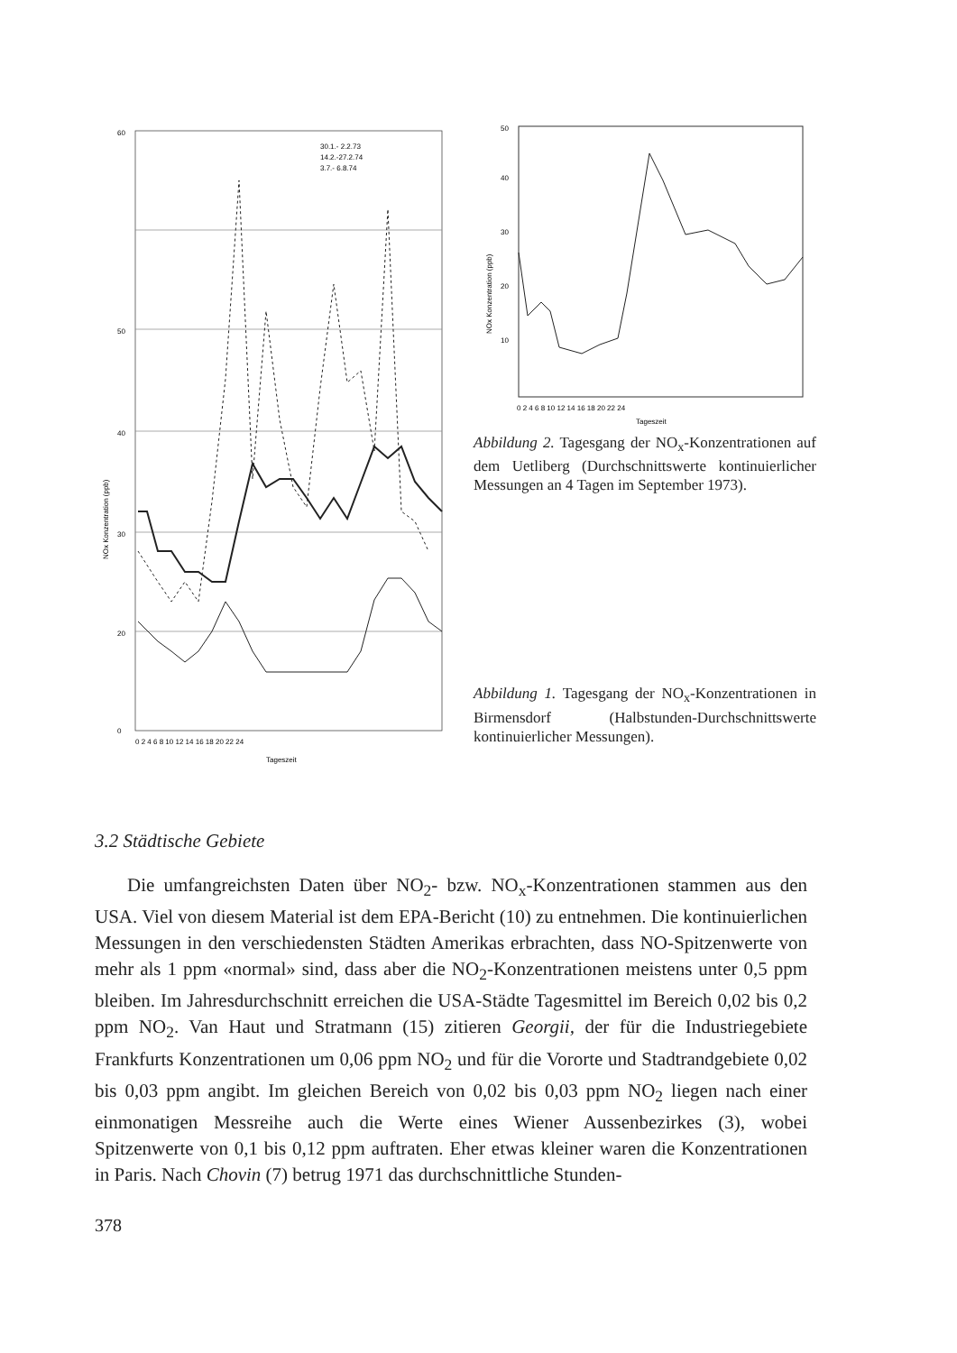60
50
40
30
20
0
0 2 4 6 8 10 12 14 16 18 20 22 24
Tageszeit
30.1.- 2.2.73
14.2.-27.2.74
3.7.- 6.8.74
NOx Konzentration (ppb)
50
40
30
20
10
0 2 4 6 8 10 12 14 16 18 20 22 24
Tageszeit
NOx Konzentration (ppb)
Abbildung 2. Tagesgang der NO<sub>x</sub>-Konzentrationen auf dem Uetliberg (Durchschnittswerte kontinuierlicher Messungen an 4 Tagen im September 1973).
Abbildung 1. Tagesgang der NO<sub>x</sub>-Konzentrationen in Birmensdorf (Halbstunden-Durchschnittswerte kontinuierlicher Messungen).
3.2 Städtische Gebiete
Die umfangreichsten Daten über NO<sub>2</sub>- bzw. NO<sub>x</sub>-Konzentrationen stammen aus den USA. Viel von diesem Material ist dem EPA-Bericht (10) zu entnehmen. Die kontinuierlichen Messungen in den verschiedensten Städten Amerikas erbrachten, dass NO-Spitzenwerte von mehr als 1 ppm «normal» sind, dass aber die NO<sub>2</sub>-Konzentrationen meistens unter 0,5 ppm bleiben. Im Jahresdurchschnitt erreichen die USA-Städte Tagesmittel im Bereich 0,02 bis 0,2 ppm NO<sub>2</sub>. Van Haut und Stratmann (15) zitieren Georgii, der für die Industriegebiete Frankfurts Konzentrationen um 0,06 ppm NO<sub>2</sub> und für die Vororte und Stadtrandgebiete 0,02 bis 0,03 ppm angibt. Im gleichen Bereich von 0,02 bis 0,03 ppm NO<sub>2</sub> liegen nach einer einmonatigen Messreihe auch die Werte eines Wiener Aussenbezirkes (3), wobei Spitzenwerte von 0,1 bis 0,12 ppm auftraten. Eher etwas kleiner waren die Konzentrationen in Paris. Nach Chovin (7) betrug 1971 das durchschnittliche Stunden-
378